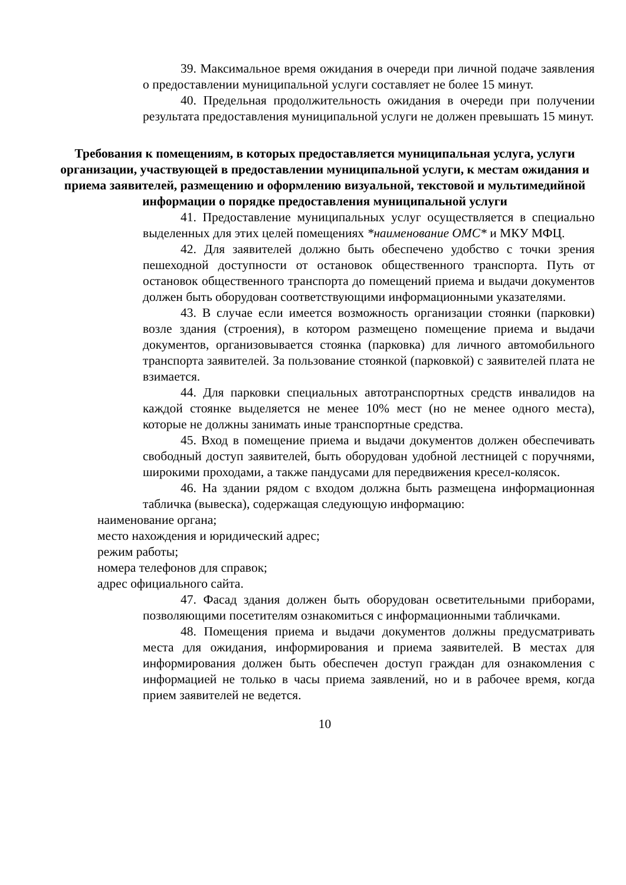39. Максимальное время ожидания в очереди при личной подаче заявления о предоставлении муниципальной услуги составляет не более 15 минут.
40. Предельная продолжительность ожидания в очереди при получении результата предоставления муниципальной услуги не должен превышать 15 минут.
Требования к помещениям, в которых предоставляется муниципальная услуга, услуги организации, участвующей в предоставлении муниципальной услуги, к местам ожидания и приема заявителей, размещению и оформлению визуальной, текстовой и мультимедийной информации о порядке предоставления муниципальной услуги
41. Предоставление муниципальных услуг осуществляется в специально выделенных для этих целей помещениях *наименование ОМС* и МКУ МФЦ.
42. Для заявителей должно быть обеспечено удобство с точки зрения пешеходной доступности от остановок общественного транспорта. Путь от остановок общественного транспорта до помещений приема и выдачи документов должен быть оборудован соответствующими информационными указателями.
43. В случае если имеется возможность организации стоянки (парковки) возле здания (строения), в котором размещено помещение приема и выдачи документов, организовывается стоянка (парковка) для личного автомобильного транспорта заявителей. За пользование стоянкой (парковкой) с заявителей плата не взимается.
44. Для парковки специальных автотранспортных средств инвалидов на каждой стоянке выделяется не менее 10% мест (но не менее одного места), которые не должны занимать иные транспортные средства.
45. Вход в помещение приема и выдачи документов должен обеспечивать свободный доступ заявителей, быть оборудован удобной лестницей с поручнями, широкими проходами, а также пандусами для передвижения кресел-колясок.
46. На здании рядом с входом должна быть размещена информационная табличка (вывеска), содержащая следующую информацию:
наименование органа;
место нахождения и юридический адрес;
режим работы;
номера телефонов для справок;
адрес официального сайта.
47. Фасад здания должен быть оборудован осветительными приборами, позволяющими посетителям ознакомиться с информационными табличками.
48. Помещения приема и выдачи документов должны предусматривать места для ожидания, информирования и приема заявителей. В местах для информирования должен быть обеспечен доступ граждан для ознакомления с информацией не только в часы приема заявлений, но и в рабочее время, когда прием заявителей не ведется.
10